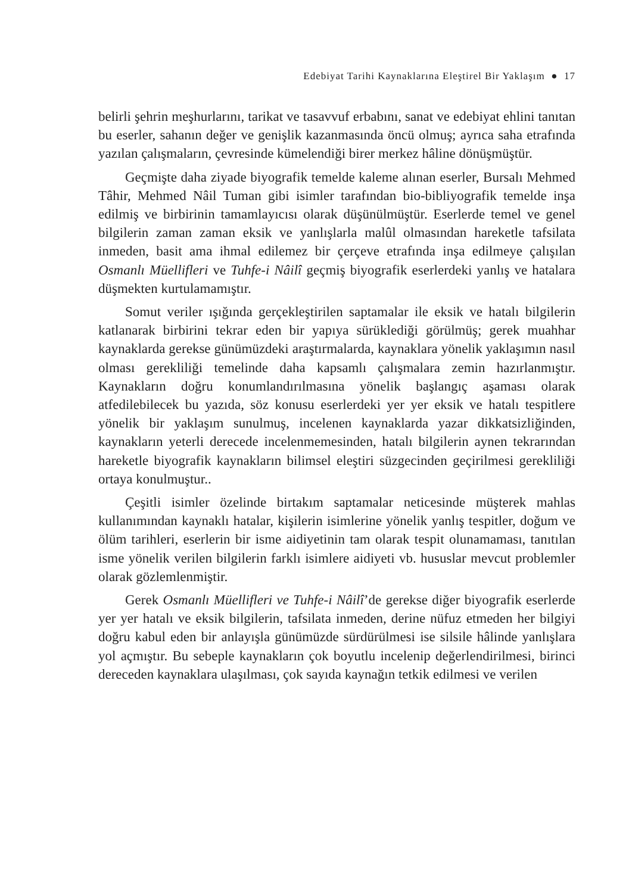Edebiyat Tarihi Kaynaklarına Eleştirel Bir Yaklaşım ● 17
belirli şehrin meşhurlarını, tarikat ve tasavvuf erbabını, sanat ve edebiyat ehlini tanıtan bu eserler, sahanın değer ve genişlik kazanmasında öncü olmuş; ayrıca saha etrafında yazılan çalışmaların, çevresinde kümelendiği birer merkez hâline dönüşmüştür.
Geçmişte daha ziyade biyografik temelde kaleme alınan eserler, Bursalı Mehmed Tâhir, Mehmed Nâil Tuman gibi isimler tarafından bio-bibliyografik temelde inşa edilmiş ve birbirinin tamamlayıcısı olarak düşünülmüştür. Eserlerde temel ve genel bilgilerin zaman zaman eksik ve yanlışlarla malûl olmasından hareketle tafsilata inmeden, basit ama ihmal edilemez bir çerçeve etrafında inşa edilmeye çalışılan Osmanlı Müellifleri ve Tuhfe-i Nâilî geçmiş biyografik eserlerdeki yanlış ve hatalara düşmekten kurtulamamıştır.
Somut veriler ışığında gerçekleştirilen saptamalar ile eksik ve hatalı bilgilerin katlanarak birbirini tekrar eden bir yapıya sürüklediği görülmüş; gerek muahhar kaynaklarda gerekse günümüzdeki araştırmalarda, kaynaklara yönelik yaklaşımın nasıl olması gerekliliği temelinde daha kapsamlı çalışmalara zemin hazırlanmıştır. Kaynakların doğru konumlandırılmasına yönelik başlangıç aşaması olarak atfedilebilecek bu yazıda, söz konusu eserlerdeki yer yer eksik ve hatalı tespitlere yönelik bir yaklaşım sunulmuş, incelenen kaynaklarda yazar dikkatsizliğinden, kaynakların yeterli derecede incelenmemesinden, hatalı bilgilerin aynen tekrarından hareketle biyografik kaynakların bilimsel eleştiri süzgecinden geçirilmesi gerekliliği ortaya konulmuştur..
Çeşitli isimler özelinde birtakım saptamalar neticesinde müşterek mahlas kullanımından kaynaklı hatalar, kişilerin isimlerine yönelik yanlış tespitler, doğum ve ölüm tarihleri, eserlerin bir isme aidiyetinin tam olarak tespit olunamaması, tanıtılan isme yönelik verilen bilgilerin farklı isimlere aidiyeti vb. hususlar mevcut problemler olarak gözlemlenmiştir.
Gerek Osmanlı Müellifleri ve Tuhfe-i Nâilî’de gerekse diğer biyografik eserlerde yer yer hatalı ve eksik bilgilerin, tafsilata inmeden, derine nüfuz etmeden her bilgiyi doğru kabul eden bir anlayışla günümüzde sürdürülmesi ise silsile hâlinde yanlışlara yol açmıştır. Bu sebeple kaynakların çok boyutlu incelenip değerlendirilmesi, birinci dereceden kaynaklara ulaşılması, çok sayıda kaynağın tetkik edilmesi ve verilen